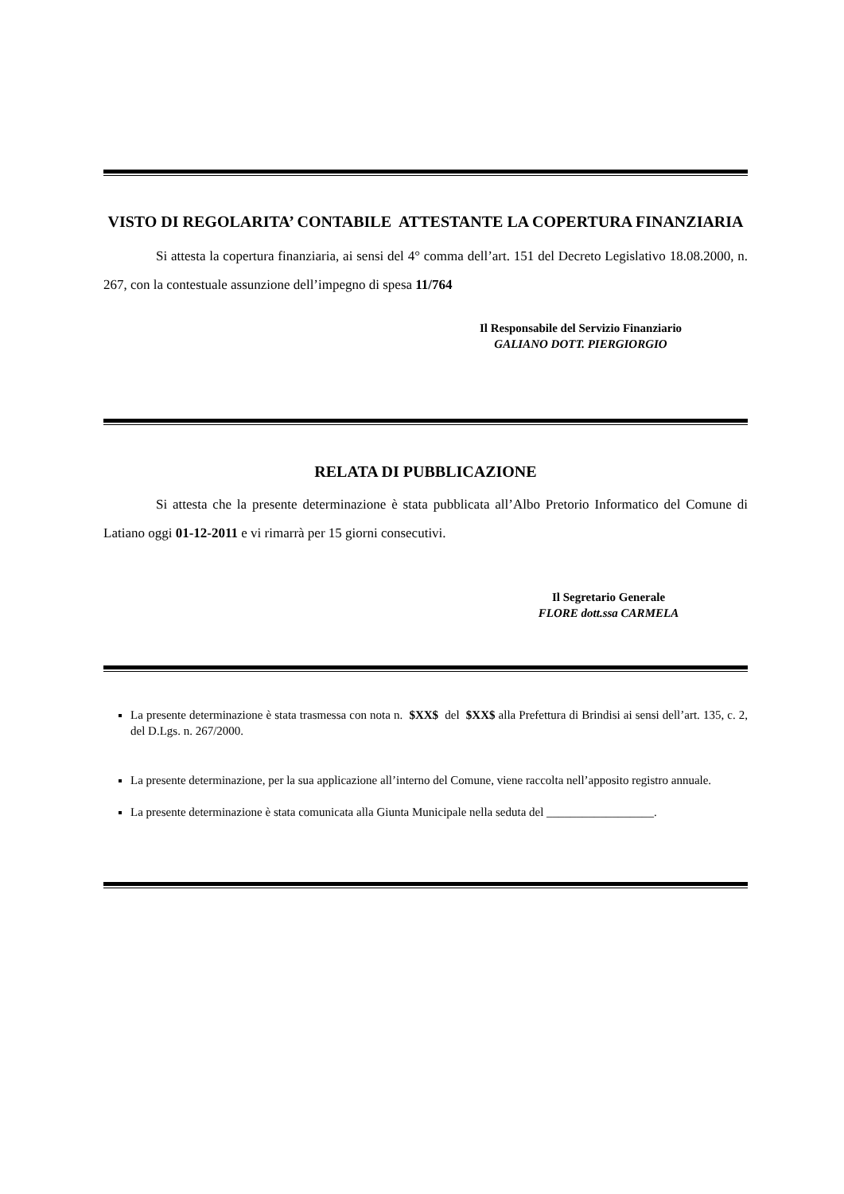VISTO DI REGOLARITA’ CONTABILE ATTESTANTE LA COPERTURA FINANZIARIA
Si attesta la copertura finanziaria, ai sensi del 4° comma dell’art. 151 del Decreto Legislativo 18.08.2000, n. 267, con la contestuale assunzione dell’impegno di spesa 11/764
Il Responsabile del Servizio Finanziario
GALIANO DOTT. PIERGIORGIO
RELATA DI PUBBLICAZIONE
Si attesta che la presente determinazione è stata pubblicata all’Albo Pretorio Informatico del Comune di Latiano oggi 01-12-2011 e vi rimarrà per 15 giorni consecutivi.
Il Segretario Generale
FLORE dott.ssa CARMELA
La presente determinazione è stata trasmessa con nota n. $XX$ del $XX$ alla Prefettura di Brindisi ai sensi dell’art. 135, c. 2, del D.Lgs. n. 267/2000.
La presente determinazione, per la sua applicazione all’interno del Comune, viene raccolta nell’apposito registro annuale.
La presente determinazione è stata comunicata alla Giunta Municipale nella seduta del __________________.